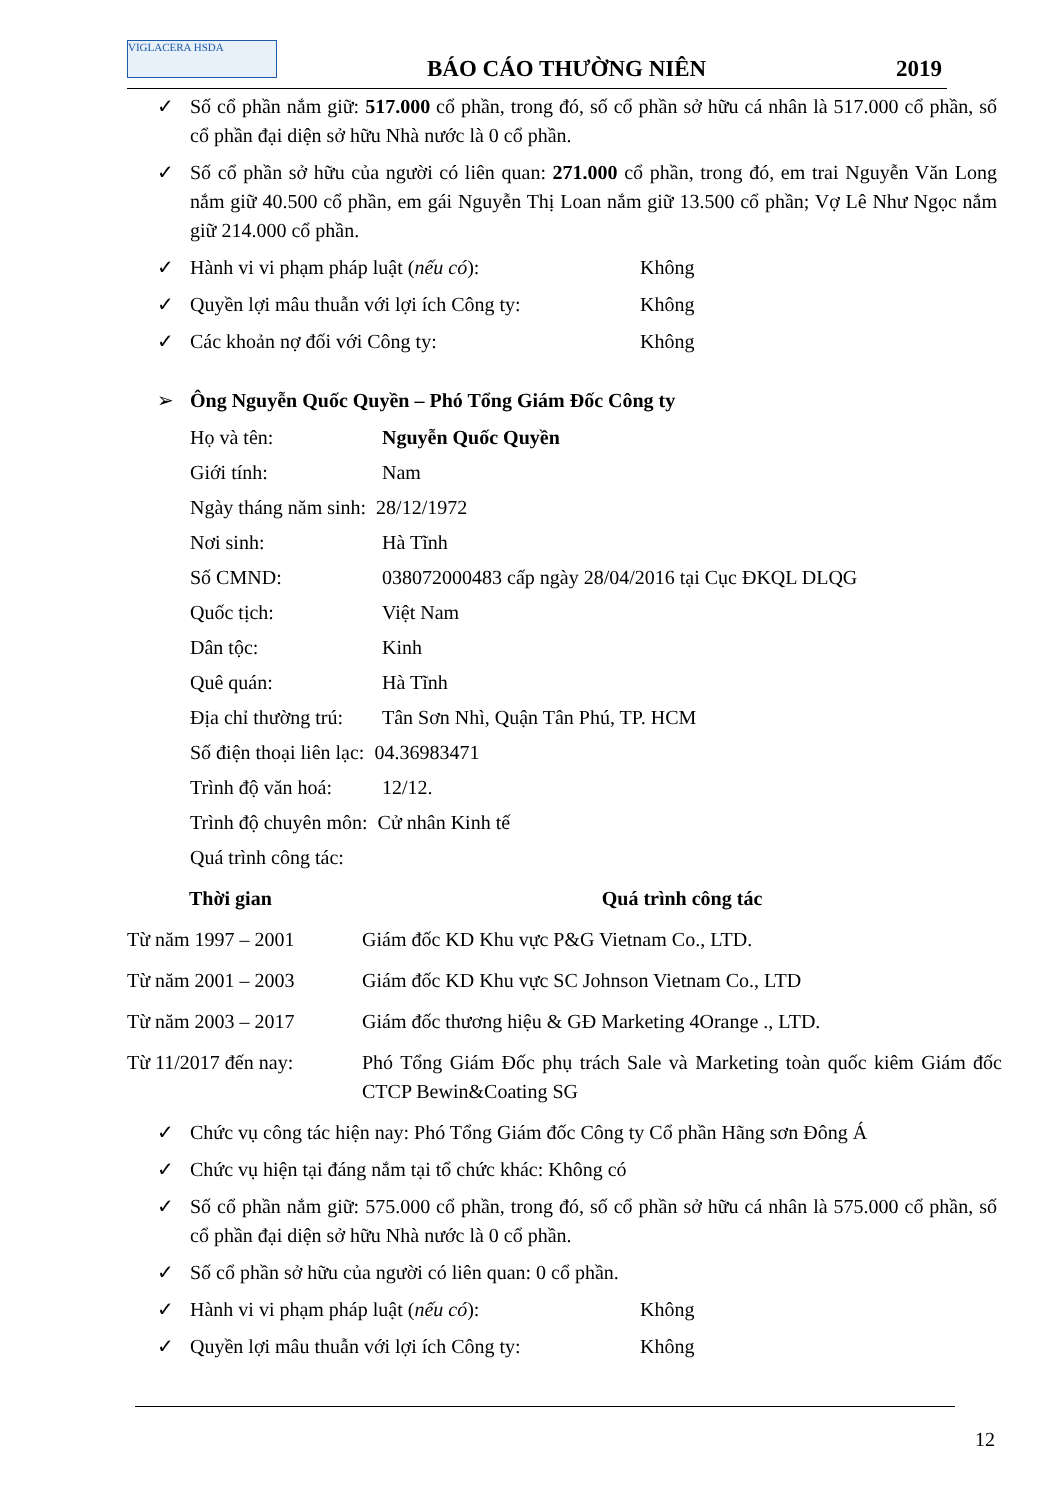VIGLACERA HSDA
BÁO CÁO THƯỜNG NIÊN 2019
✓ Số cổ phần nắm giữ: 517.000 cổ phần, trong đó, số cổ phần sở hữu cá nhân là 517.000 cổ phần, số cổ phần đại diện sở hữu Nhà nước là 0 cổ phần.
✓ Số cổ phần sở hữu của người có liên quan: 271.000 cổ phần, trong đó, em trai Nguyễn Văn Long nắm giữ 40.500 cổ phần, em gái Nguyễn Thị Loan nắm giữ 13.500 cổ phần; Vợ Lê Như Ngọc nắm giữ 214.000 cổ phần.
✓ Hành vi vi phạm pháp luật (nếu có): Không
✓ Quyền lợi mâu thuẫn với lợi ích Công ty: Không
✓ Các khoản nợ đối với Công ty: Không
➢ Ông Nguyễn Quốc Quyền – Phó Tổng Giám Đốc Công ty
Họ và tên: Nguyễn Quốc Quyền
Giới tính: Nam
Ngày tháng năm sinh: 28/12/1972
Nơi sinh: Hà Tĩnh
Số CMND: 038072000483 cấp ngày 28/04/2016 tại Cục ĐKQL DLQG
Quốc tịch: Việt Nam
Dân tộc: Kinh
Quê quán: Hà Tĩnh
Địa chỉ thường trú: Tân Sơn Nhì, Quận Tân Phú, TP. HCM
Số điện thoại liên lạc: 04.36983471
Trình độ văn hoá: 12/12.
Trình độ chuyên môn: Cử nhân Kinh tế
Quá trình công tác:
| Thời gian | Quá trình công tác |
| --- | --- |
| Từ năm 1997 – 2001 | Giám đốc KD Khu vực P&G Vietnam Co., LTD. |
| Từ năm 2001 – 2003 | Giám đốc KD Khu vực SC Johnson Vietnam Co., LTD |
| Từ năm 2003 – 2017 | Giám đốc thương hiệu & GĐ Marketing 4Orange ., LTD. |
| Từ 11/2017 đến nay: | Phó Tổng Giám Đốc phụ trách Sale và Marketing toàn quốc kiêm Giám đốc CTCP Bewin&Coating SG |
✓ Chức vụ công tác hiện nay: Phó Tổng Giám đốc Công ty Cổ phần Hãng sơn Đông Á
✓ Chức vụ hiện tại đáng nắm tại tổ chức khác: Không có
✓ Số cổ phần nắm giữ: 575.000 cổ phần, trong đó, số cổ phần sở hữu cá nhân là 575.000 cổ phần, số cổ phần đại diện sở hữu Nhà nước là 0 cổ phần.
✓ Số cổ phần sở hữu của người có liên quan: 0 cổ phần.
✓ Hành vi vi phạm pháp luật (nếu có): Không
✓ Quyền lợi mâu thuẫn với lợi ích Công ty: Không
12